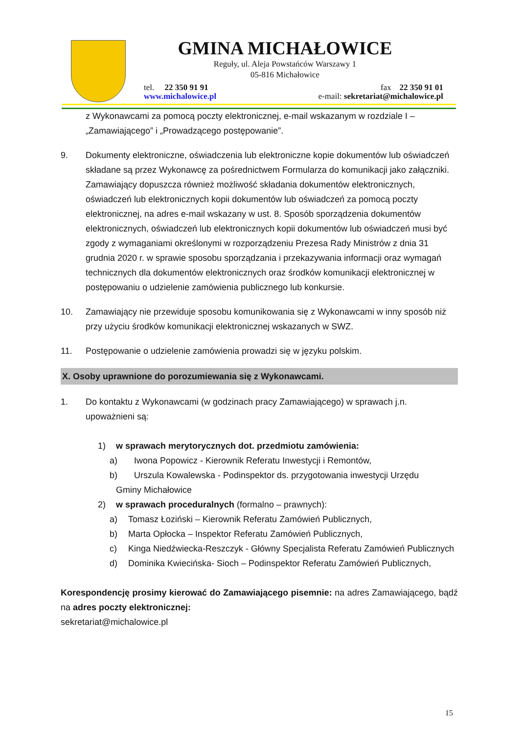GMINA MICHAŁOWICE
Reguły, ul. Aleja Powstańców Warszawy 1
05-816 Michałowice
tel. 22 350 91 91 fax 22 350 91 01
www.michalowice.pl e-mail: sekretariat@michalowice.pl
z Wykonawcami za pomocą poczty elektronicznej, e-mail wskazanym w rozdziale I – „Zamawiającego” i „Prowadzącego postępowanie”.
9. Dokumenty elektroniczne, oświadczenia lub elektroniczne kopie dokumentów lub oświadczeń składane są przez Wykonawcę za pośrednictwem Formularza do komunikacji jako załączniki. Zamawiający dopuszcza również możliwość składania dokumentów elektronicznych, oświadczeń lub elektronicznych kopii dokumentów lub oświadczeń za pomocą poczty elektronicznej, na adres e-mail wskazany w ust. 8. Sposób sporządzenia dokumentów elektronicznych, oświadczeń lub elektronicznych kopii dokumentów lub oświadczeń musi być zgody z wymaganiami określonymi w rozporządzeniu Prezesa Rady Ministrów z dnia 31 grudnia 2020 r. w sprawie sposobu sporządzania i przekazywania informacji oraz wymagań technicznych dla dokumentów elektronicznych oraz środków komunikacji elektronicznej w postępowaniu o udzielenie zamówienia publicznego lub konkursie.
10. Zamawiający nie przewiduje sposobu komunikowania się z Wykonawcami w inny sposób niż przy użyciu środków komunikacji elektronicznej wskazanych w SWZ.
11. Postępowanie o udzielenie zamówienia prowadzi się w języku polskim.
X. Osoby uprawnione do porozumiewania się z Wykonawcami.
1. Do kontaktu z Wykonawcami (w godzinach pracy Zamawiającego) w sprawach j.n. upoważnieni są:
1) w sprawach merytorycznych dot. przedmiotu zamówienia:
a) Iwona Popowicz - Kierownik Referatu Inwestycji i Remontów,
b) Urszula Kowalewska - Podinspektor ds. przygotowania inwestycji Urzędu
Gminy Michałowice
2) w sprawach proceduralnych (formalno – prawnych):
a) Tomasz Łoziński – Kierownik Referatu Zamówień Publicznych,
b) Marta Opłocka – Inspektor Referatu Zamówień Publicznych,
c) Kinga Niedźwiecka-Reszczyk - Główny Specjalista Referatu Zamówień Publicznych
d) Dominika Kwiecińska- Sioch – Podinspektor Referatu Zamówień Publicznych,
Korespondencję prosimy kierować do Zamawiającego pisemnie: na adres Zamawiającego, bądź na adres poczty elektronicznej:
sekretariat@michalowice.pl
15